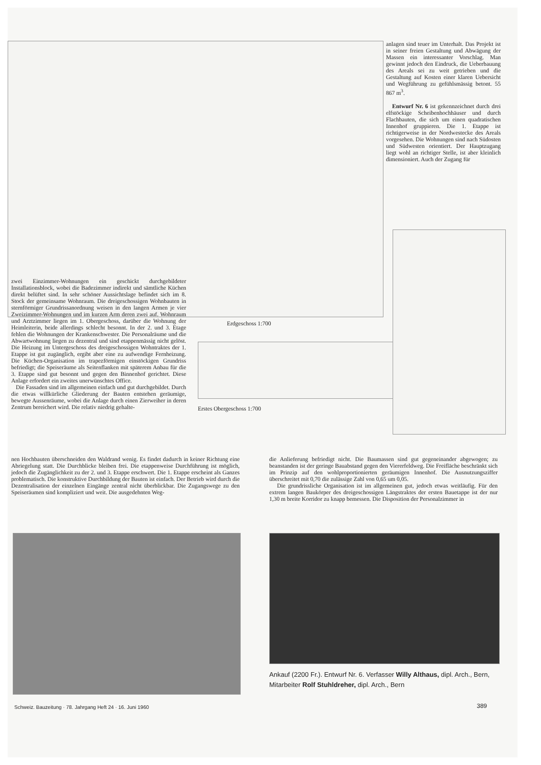anlagen sind teuer im Unterhalt. Das Projekt ist in seiner freien Gestaltung und Abwägung der Massen ein interessanter Vorschlag. Man gewinnt jedoch den Eindruck, die Ueberbauung des Areals sei zu weit getrieben und die Gestaltung auf Kosten einer klaren Uebersicht und Wegführung zu gefühlsmässig betont. 55 867 m<sup>3</sup>.
Entwurf Nr. 6 ist gekennzeichnet durch drei elfstöckige Scheibenhochhäuser und durch Flachbauten, die sich um einen quadratischen Innenhof gruppieren. Die 1. Etappe ist richtigerweise in der Nordwestecke des Areals vorgesehen. Die Wohnungen sind nach Südosten und Südwesten orientiert. Der Hauptzugang liegt wohl an richtiger Stelle, ist aber kleinlich dimensioniert. Auch der Zugang für
Erdgeschoss 1:700
zwei Einzimmer-Wohnungen ein geschickt durchgebildeter Installationsblock, wobei die Badezimmer indirekt und sämtliche Küchen direkt belüftet sind. In sehr schöner Aussichtslage befindet sich im 8. Stock der gemeinsame Wohnraum. Die dreigeschossigen Wohnbauten in sternförmiger Grundrissanordnung weisen in den langen Armen je vier Zweizimmer-Wohnungen und im kurzen Arm deren zwei auf. Wohnraum und Arztzimmer liegen im 1. Obergeschoss, darüber die Wohnung der Heimleiterin, beide allerdings schlecht besonnt. In der 2. und 3. Etage fehlen die Wohnungen der Krankenschwester. Die Personalräume und die Abwartwohnung liegen zu dezentral und sind etappenmässig nicht gelöst. Die Heizung im Untergeschoss des dreigeschossigen Wohntraktes der 1. Etappe ist gut zugänglich, ergibt aber eine zu aufwendige Fernheizung. Die Küchen-Organisation im trapezförmigen einstöckigen Grundriss befriedigt; die Speiseräume als Seitenflanken mit späterem Anbau für die 3. Etappe sind gut besonnt und gegen den Binnenhof gerichtet. Diese Anlage erfordert ein zweites unerwünschtes Office.
Die Fassaden sind im allgemeinen einfach und gut durchgebildet. Durch die etwas willkürliche Gliederung der Bauten entstehen geräumige, bewegte Aussenräume, wobei die Anlage durch einen Zierweiher in deren Zentrum bereichert wird. Die relativ niedrig gehalte-
Erstes Obergeschoss 1:700
nen Hochbauten überschneiden den Waldrand wenig. Es findet dadurch in keiner Richtung eine Abriegelung statt. Die Durchblicke bleiben frei. Die etappenweise Durchführung ist möglich, jedoch die Zugänglichkeit zu der 2. und 3. Etappe erschwert. Die 1. Etappe erscheint als Ganzes problematisch. Die konstruktive Durchbildung der Bauten ist einfach. Der Betrieb wird durch die Dezentralisation der einzelnen Eingänge zentral nicht überblickbar. Die Zugangswege zu den Speiseräumen sind kompliziert und weit. Die ausgedehnten Weg-
die Anlieferung befriedigt nicht. Die Baumassen sind gut gegeneinander abgewogen; zu beanstanden ist der geringe Bauabstand gegen den Viererfeldweg. Die Freifläche beschränkt sich im Prinzip auf den wohlproportionierten geräumigen Innenhof. Die Ausnutzungsziffer überschreitet mit 0,70 die zulässige Zahl von 0,65 um 0,05.
Die grundrissliche Organisation ist im allgemeinen gut, jedoch etwas weitläufig. Für den extrem langen Baukörper des dreigeschossigen Längstraktes der ersten Bauetappe ist der nur 1,30 m breite Korridor zu knapp bemessen. Die Disposition der Personalzimmer in
Ankauf (2200 Fr.). Entwurf Nr. 6. Verfasser Willy Althaus, dipl. Arch., Bern, Mitarbeiter Rolf Stuhldreher, dipl. Arch., Bern
Schweiz. Bauzeitung · 78. Jahrgang Heft 24 · 16. Juni 1960
389